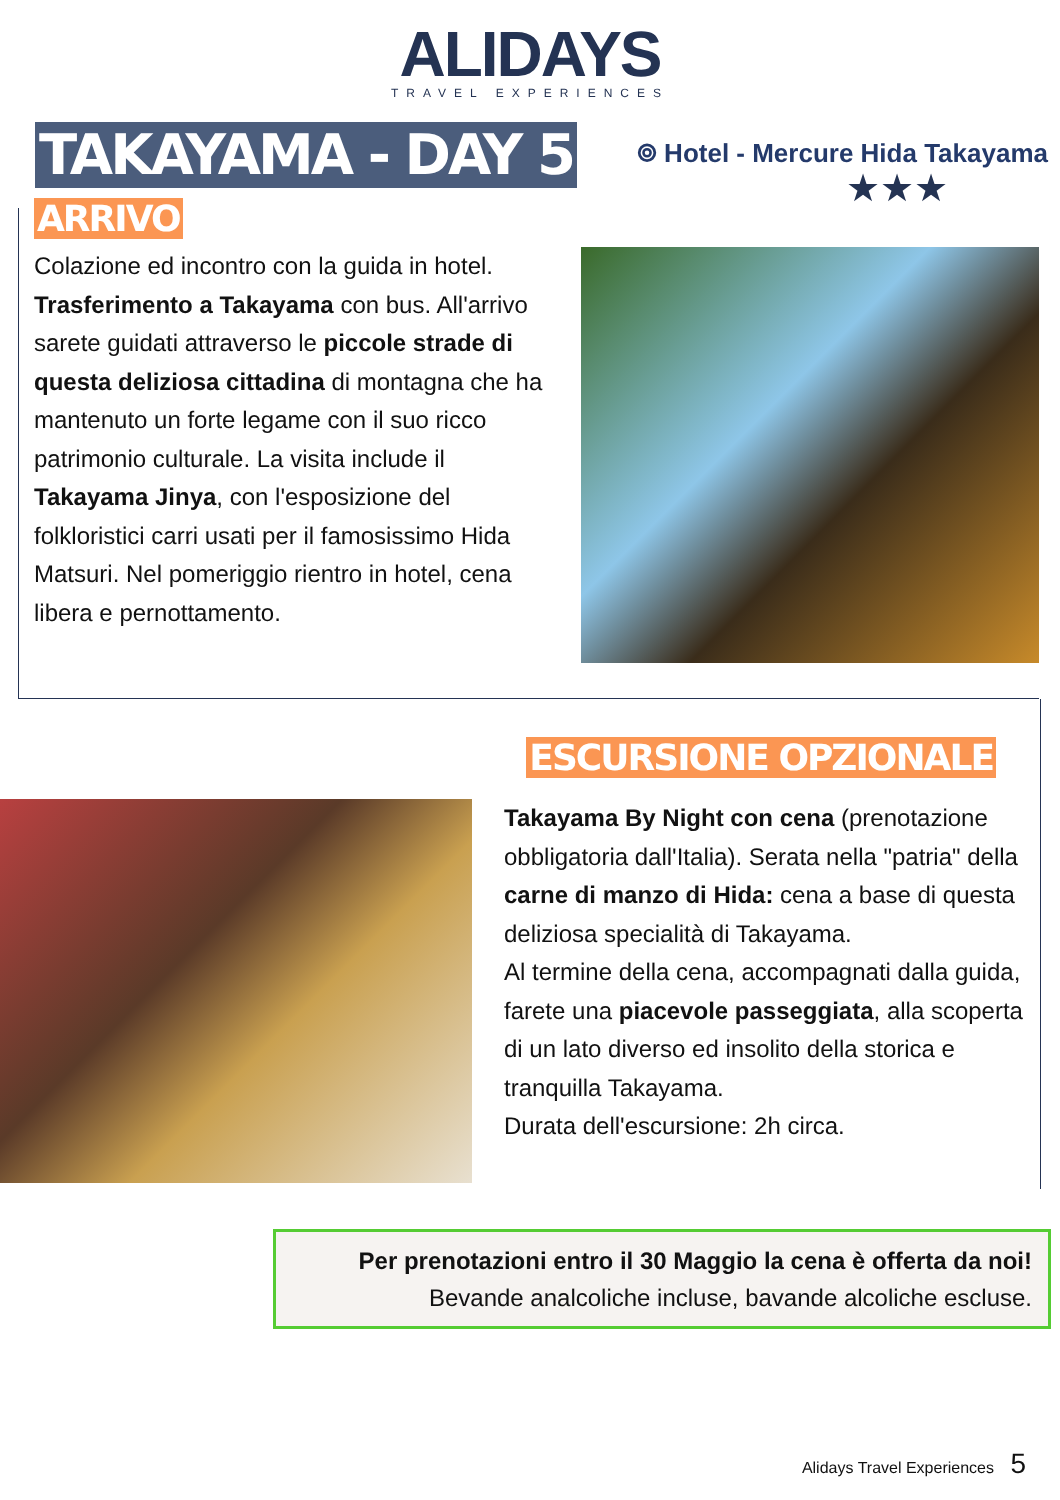ALIDAYS
TRAVEL EXPERIENCES
TAKAYAMA - DAY 5
⌾ Hotel - Mercure Hida Takayama
★★★
ARRIVO
Colazione ed incontro con la guida in hotel. Trasferimento a Takayama con bus. All'arrivo sarete guidati attraverso le piccole strade di questa deliziosa cittadina di montagna che ha mantenuto un forte legame con il suo ricco patrimonio culturale. La visita include il Takayama Jinya, con l'esposizione del folkloristici carri usati per il famosissimo Hida Matsuri. Nel pomeriggio rientro in hotel, cena libera e pernottamento.
ESCURSIONE OPZIONALE
Takayama By Night con cena (prenotazione obbligatoria dall'Italia). Serata nella "patria" della carne di manzo di Hida: cena a base di questa deliziosa specialità di Takayama.
Al termine della cena, accompagnati dalla guida, farete una piacevole passeggiata, alla scoperta di un lato diverso ed insolito della storica e tranquilla Takayama.
Durata dell'escursione: 2h circa.
Per prenotazioni entro il 30 Maggio la cena è offerta da noi!
Bevande analcoliche incluse, bavande alcoliche escluse.
Alidays Travel Experiences 5